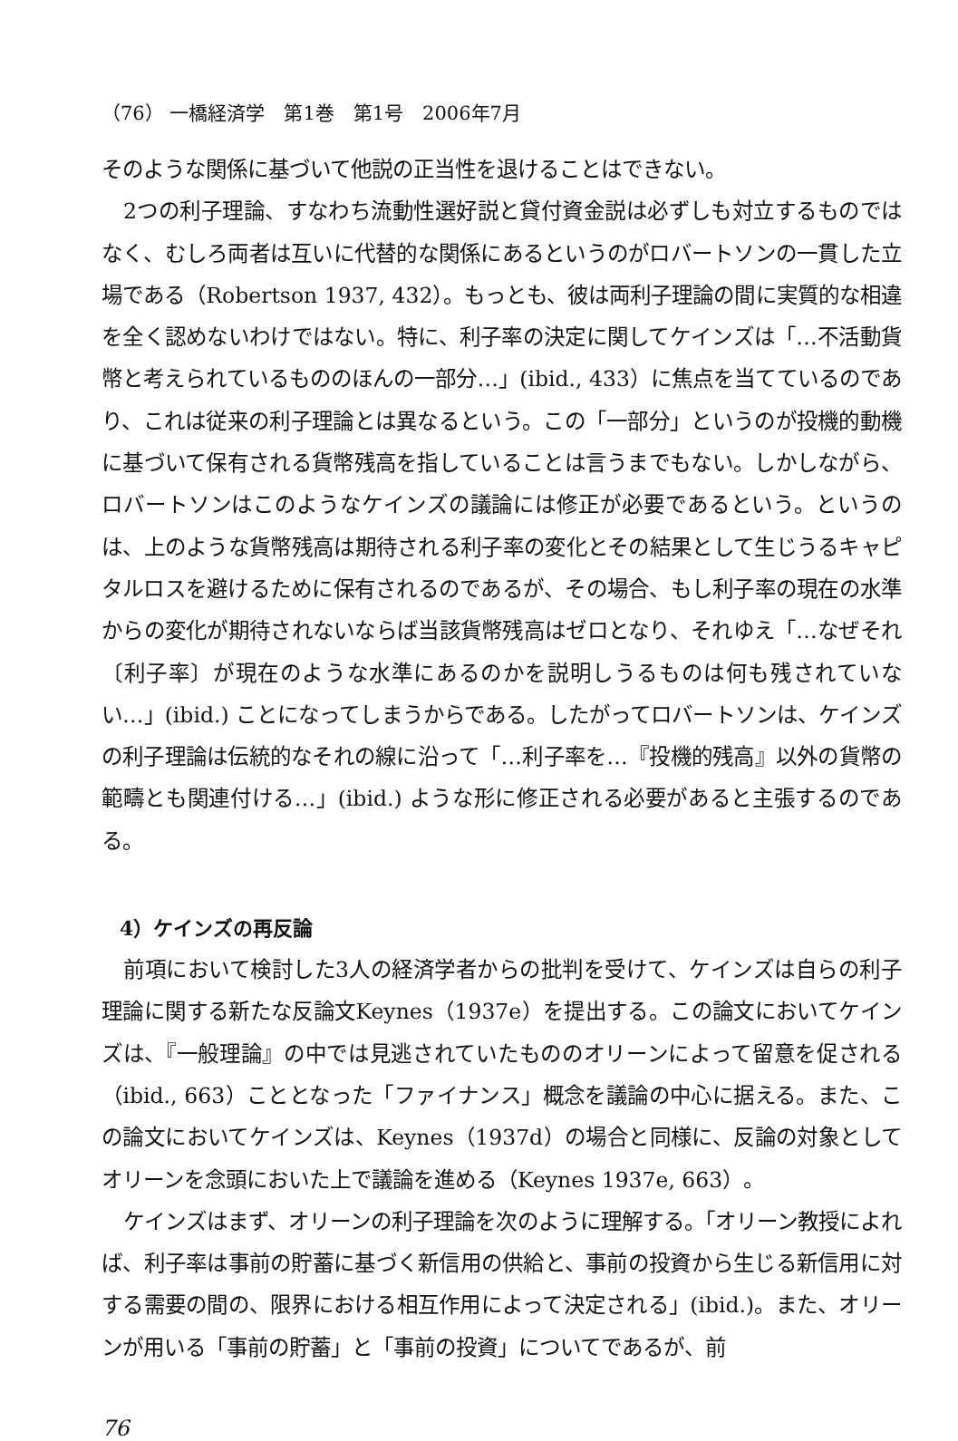（76） 一橋経済学　第1巻　第1号　2006年7月
そのような関係に基づいて他説の正当性を退けることはできない。
2つの利子理論、すなわち流動性選好説と貸付資金説は必ずしも対立するものではなく、むしろ両者は互いに代替的な関係にあるというのがロバートソンの一貫した立場である（Robertson 1937, 432）。もっとも、彼は両利子理論の間に実質的な相違を全く認めないわけではない。特に、利子率の決定に関してケインズは「…不活動貨幣と考えられているもののほんの一部分…」(ibid., 433）に焦点を当てているのであり、これは従来の利子理論とは異なるという。この「一部分」というのが投機的動機に基づいて保有される貨幣残高を指していることは言うまでもない。しかしながら、ロバートソンはこのようなケインズの議論には修正が必要であるという。というのは、上のような貨幣残高は期待される利子率の変化とその結果として生じうるキャピタルロスを避けるために保有されるのであるが、その場合、もし利子率の現在の水準からの変化が期待されないならば当該貨幣残高はゼロとなり、それゆえ「…なぜそれ〔利子率〕が現在のような水準にあるのかを説明しうるものは何も残されていない…」(ibid.) ことになってしまうからである。したがってロバートソンは、ケインズの利子理論は伝統的なそれの線に沿って「…利子率を…『投機的残高』以外の貨幣の範疇とも関連付ける…」(ibid.) ような形に修正される必要があると主張するのである。
4）ケインズの再反論
前項において検討した3人の経済学者からの批判を受けて、ケインズは自らの利子理論に関する新たな反論文Keynes（1937e）を提出する。この論文においてケインズは、『一般理論』の中では見逃されていたもののオリーンによって留意を促される（ibid., 663）こととなった「ファイナンス」概念を議論の中心に据える。また、この論文においてケインズは、Keynes（1937d）の場合と同様に、反論の対象としてオリーンを念頭においた上で議論を進める（Keynes 1937e, 663）。
ケインズはまず、オリーンの利子理論を次のように理解する。「オリーン教授によれば、利子率は事前の貯蓄に基づく新信用の供給と、事前の投資から生じる新信用に対する需要の間の、限界における相互作用によって決定される」(ibid.)。また、オリーンが用いる「事前の貯蓄」と「事前の投資」についてであるが、前
76